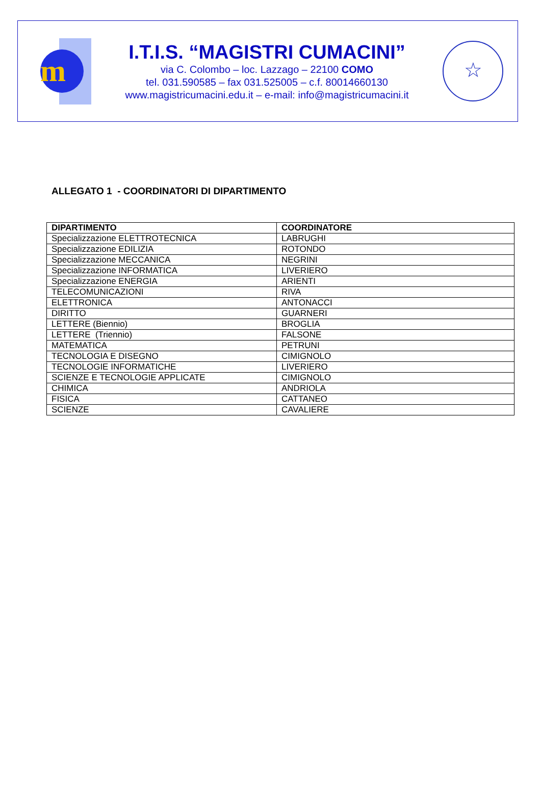m
I.T.I.S. “MAGISTRI CUMACINI”
via C. Colombo – loc. Lazzago – 22100 COMO
tel. 031.590585 – fax 031.525005 – c.f. 80014660130
www.magistricumacini.edu.it – e-mail: info@magistricumacini.it
☆
ALLEGATO 1 - COORDINATORI DI DIPARTIMENTO
| DIPARTIMENTO | COORDINATORE |
| --- | --- |
| Specializzazione ELETTROTECNICA | LABRUGHI |
| Specializzazione EDILIZIA | ROTONDO |
| Specializzazione MECCANICA | NEGRINI |
| Specializzazione INFORMATICA | LIVERIERO |
| Specializzazione ENERGIA | ARIENTI |
| TELECOMUNICAZIONI | RIVA |
| ELETTRONICA | ANTONACCI |
| DIRITTO | GUARNERI |
| LETTERE (Biennio) | BROGLIA |
| LETTERE (Triennio) | FALSONE |
| MATEMATICA | PETRUNI |
| TECNOLOGIA E DISEGNO | CIMIGNOLO |
| TECNOLOGIE INFORMATICHE | LIVERIERO |
| SCIENZE E TECNOLOGIE APPLICATE | CIMIGNOLO |
| CHIMICA | ANDRIOLA |
| FISICA | CATTANEO |
| SCIENZE | CAVALIERE |